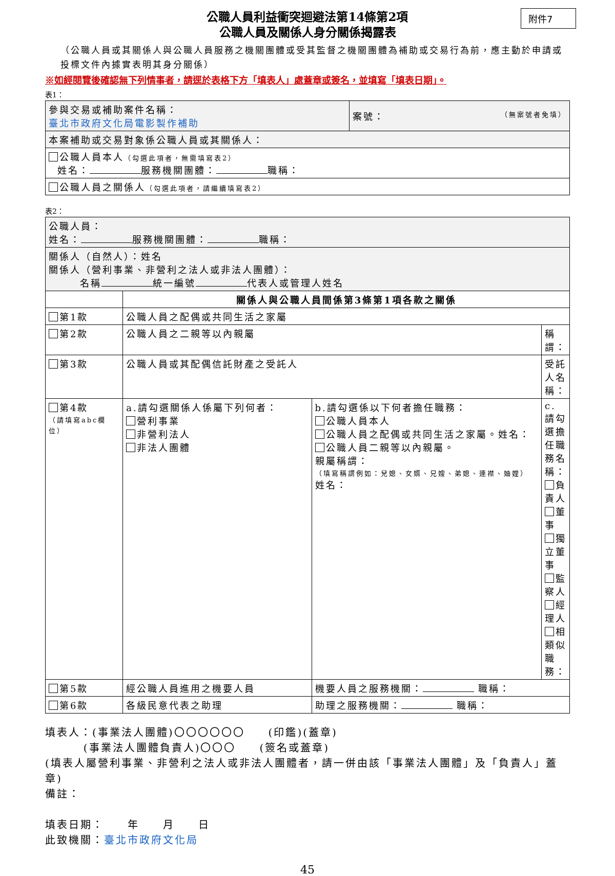附件7
公職人員利益衝突迴避法第14條第2項
公職人員及關係人身分關係揭露表
（公職人員或其關係人與公職人員服務之機關團體或受其監督之機關團體為補助或交易行為前，應主動於申請或投標文件內據實表明其身分關係）
※如經閱覽後確認無下列情事者，請逕於表格下方「填表人」處蓋章或簽名，並填寫「填表日期」。
表1：
| 參與交易或補助案件名稱： 臺北市政府文化局電影製作補助 | 案號： （無案號者免填） |
| 本案補助或交易對象係公職人員或其關係人： | |
| 公職人員本人 （勾選此項者，無需填寫表2） 姓名： 服務機關團體： 職稱： | |
| 公職人員之關係人 （勾選此項者，請繼續填寫表2） | |
表2：
| 公職人員： 姓名： 服務機關團體： 職稱： | | | |
| 關係人（自然人）：姓名 關係人（營利事業、非營利之法人或非法人團體）： 名稱 統一編號 代表人或管理人姓名 | | | |
| | 關係人與公職人員間係第3條第1項各款之關係 | | |
| 第1款 | 公職人員之配偶或共同生活之家屬 | | |
| 第2款 | 公職人員之二親等以內親屬 | | 稱謂： |
| 第3款 | 公職人員或其配偶信託財產之受託人 | | 受託人名稱： |
| 第4款 （請填寫abc欄位） | a.請勾選關係人係屬下列何者： 營利事業 非營利法人 非法人團體 | b.請勾選係以下何者擔任職務： 公職人員本人 公職人員之配偶或共同生活之家屬。姓名： 公職人員二親等以內親屬。 親屬稱謂： （填寫稱謂例如：兒媳、女婿、兄嫂、弟媳、連襟、妯娌） 姓名： | c.請勾選擔任職務名稱： 負責人 董事 獨立董事 監察人 經理人 相類似職務： |
| 第5款 | 經公職人員進用之機要人員 | 機要人員之服務機關： 職稱： | |
| 第6款 | 各級民意代表之助理 | 助理之服務機關： 職稱： | |
填表人：(事業法人團體)〇〇〇〇〇〇　　(印鑑)(蓋章)
(事業法人團體負責人)〇〇〇　　(簽名或蓋章)
(填表人屬營利事業、非營利之法人或非法人團體者，請一併由該「事業法人團體」及「負責人」蓋章)
備註：
填表日期：　　年　　月　　日
此致機關：臺北市政府文化局
45